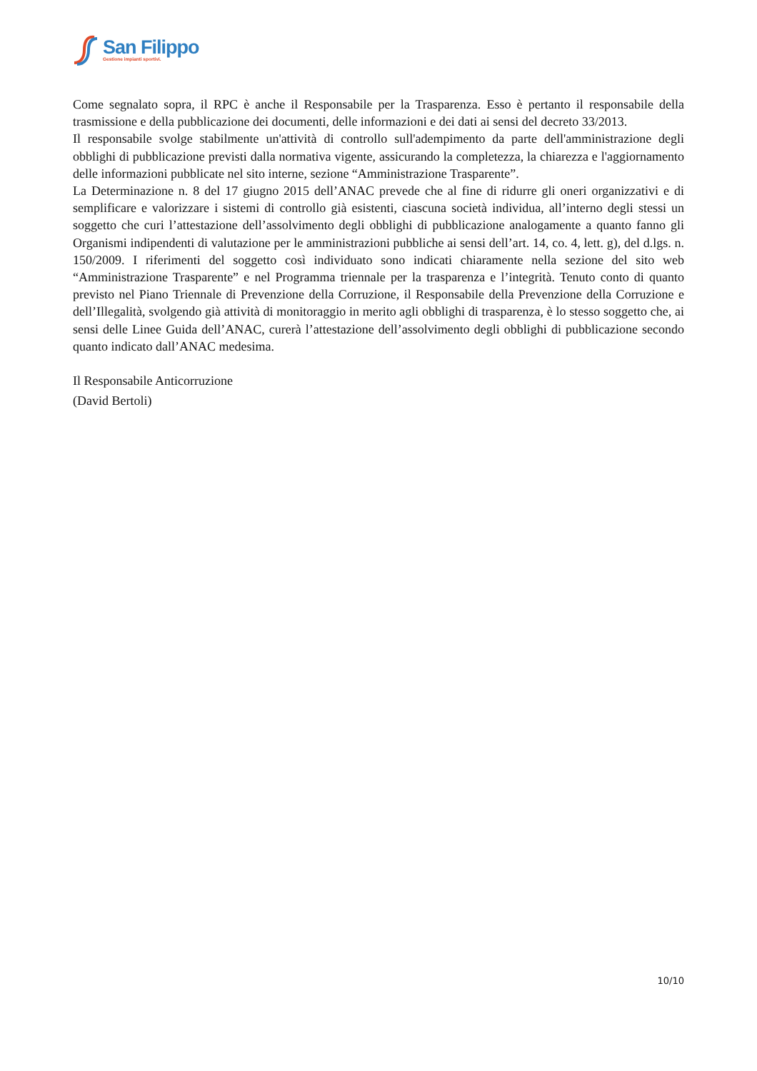San Filippo
Gestione impianti sportivi.
Come segnalato sopra, il RPC è anche il Responsabile per la Trasparenza. Esso è pertanto il responsabile della trasmissione e della pubblicazione dei documenti, delle informazioni e dei dati ai sensi del decreto 33/2013.
Il responsabile svolge stabilmente un'attività di controllo sull'adempimento da parte dell'amministrazione degli obblighi di pubblicazione previsti dalla normativa vigente, assicurando la completezza, la chiarezza e l'aggiornamento delle informazioni pubblicate nel sito interne, sezione “Amministrazione Trasparente”.
La Determinazione n. 8 del 17 giugno 2015 dell’ANAC prevede che al fine di ridurre gli oneri organizzativi e di semplificare e valorizzare i sistemi di controllo già esistenti, ciascuna società individua, all’interno degli stessi un soggetto che curi l’attestazione dell’assolvimento degli obblighi di pubblicazione analogamente a quanto fanno gli Organismi indipendenti di valutazione per le amministrazioni pubbliche ai sensi dell’art. 14, co. 4, lett. g), del d.lgs. n. 150/2009. I riferimenti del soggetto così individuato sono indicati chiaramente nella sezione del sito web “Amministrazione Trasparente” e nel Programma triennale per la trasparenza e l’integrità. Tenuto conto di quanto previsto nel Piano Triennale di Prevenzione della Corruzione, il Responsabile della Prevenzione della Corruzione e dell’Illegalità, svolgendo già attività di monitoraggio in merito agli obblighi di trasparenza, è lo stesso soggetto che, ai sensi delle Linee Guida dell’ANAC, curerà l’attestazione dell’assolvimento degli obblighi di pubblicazione secondo quanto indicato dall’ANAC medesima.
Il Responsabile Anticorruzione
(David Bertoli)
10/10